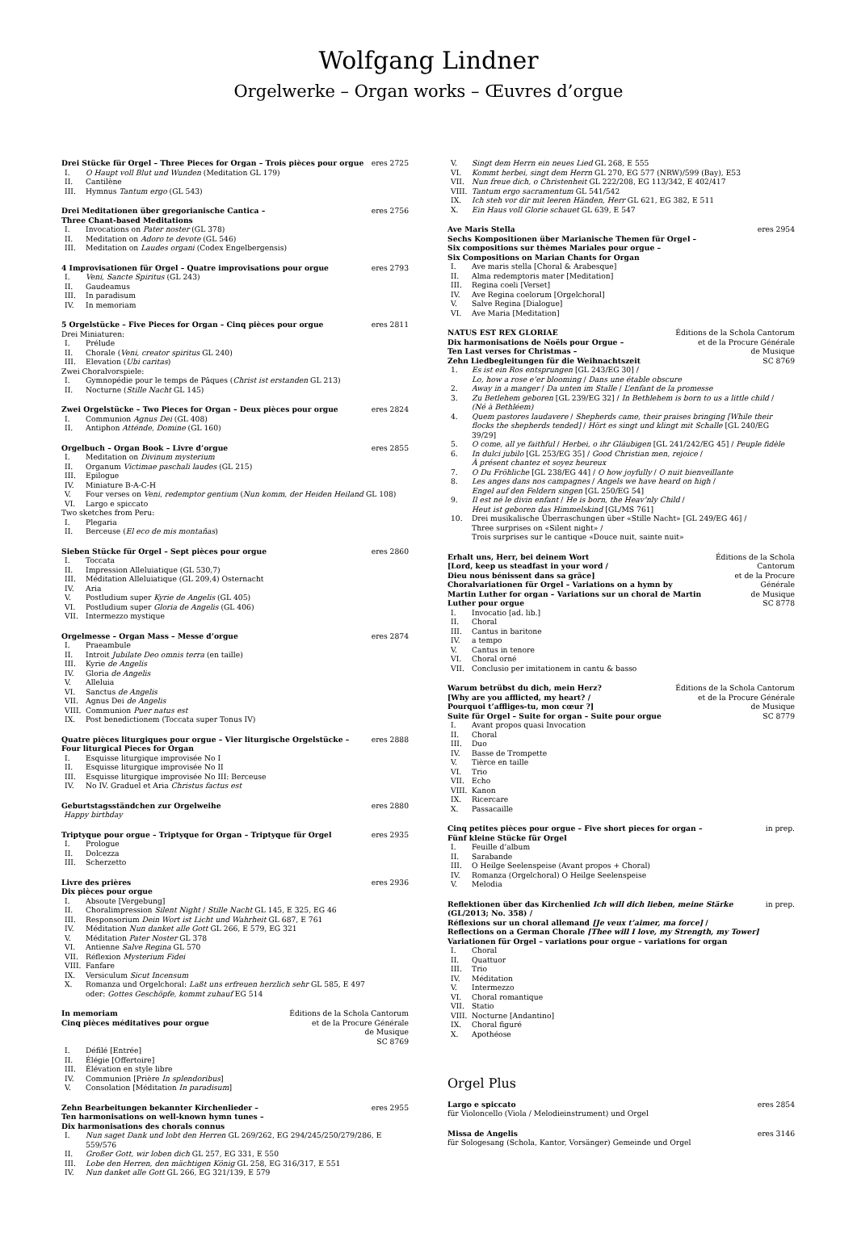Wolfgang Lindner
Orgelwerke – Organ works – Œuvres d’orgue
Drei Stücke für Orgel – Three Pieces for Organ – Trois pièces pour orgue eres 2725
I. O Haupt voll Blut und Wunden (Meditation GL 179)
II. Cantilène
III. Hymnus Tantum ergo (GL 543)
Drei Meditationen über gregorianische Cantica –
Three Chant-based Meditations eres 2756
I. Invocations on Pater noster (GL 378)
II. Meditation on Adoro te devote (GL 546)
III. Meditation on Laudes organi (Codex Engelbergensis)
4 Improvisationen für Orgel – Quatre improvisations pour orgue eres 2793
I. Veni, Sancte Spiritus (GL 243)
II. Gaudeamus
III. In paradisum
IV. In memoriam
5 Orgelstücke – Five Pieces for Organ – Cinq pièces pour orgue eres 2811
Drei Miniaturen:
I. Prélude
II. Chorale (Veni, creator spiritus GL 240)
III. Elevation (Ubi caritas)
Zwei Choralvorspiele:
I. Gymnopédie pour le temps de Pâques (Christ ist erstanden GL 213)
II. Nocturne (Stille Nacht GL 145)
Zwei Orgelstücke – Two Pieces for Organ – Deux pièces pour orgue eres 2824
I. Communion Agnus Dei (GL 408)
II. Antiphon Atténde, Domine (GL 160)
Orgelbuch – Organ Book – Livre d’orgue eres 2855
I. Meditation on Divinum mysterium
II. Organum Victimae paschali laudes (GL 215)
III. Epilogue
IV. Miniature B-A-C-H
V. Four verses on Veni, redemptor gentium (Nun komm, der Heiden Heiland GL 108)
VI. Largo e spiccato
Two sketches from Peru:
I. Plegaria
II. Berceuse (El eco de mis montañas)
Sieben Stücke für Orgel – Sept pièces pour orgue eres 2860
I. Toccata
II. Impression Alleluiatique (GL 530,7)
III. Méditation Alleluiatique (GL 209,4) Osternacht
IV. Aria
V. Postludium super Kyrie de Angelis (GL 405)
VI. Postludium super Gloria de Angelis (GL 406)
VII. Intermezzo mystique
Orgelmesse – Organ Mass – Messe d’orgue eres 2874
I. Praeambule
II. Introit Jubilate Deo omnis terra (en taille)
III. Kyrie de Angelis
IV. Gloria de Angelis
V. Alleluia
VI. Sanctus de Angelis
VII. Agnus Dei de Angelis
VIII. Communion Puer natus est
IX. Post benedictionem (Toccata super Tonus IV)
Quatre pièces liturgiques pour orgue – Vier liturgische Orgelstücke –
Four liturgical Pieces for Organ eres 2888
I. Esquisse liturgique improvisée No I
II. Esquisse liturgique improvisée No II
III. Esquisse liturgique improvisée No III: Berceuse
IV. No IV. Graduel et Aria Christus factus est
Geburtstagsständchen zur Orgelweihe eres 2880
Happy birthday
Triptyque pour orgue – Triptyque for Organ – Triptyque für Orgel eres 2935
I. Prologue
II. Dolcezza
III. Scherzetto
Livre des prières
Dix pièces pour orgue eres 2936
I. Absoute [Vergebung]
II. Choralimpression Silent Night / Stille Nacht GL 145, E 325, EG 46
III. Responsorium Dein Wort ist Licht und Wahrheit GL 687, E 761
IV. Méditation Nun danket alle Gott GL 266, E 579, EG 321
V. Méditation Pater Noster GL 378
VI. Antienne Salve Regina GL 570
VII. Réflexion Mysterium Fidei
VIII. Fanfare
IX. Versiculum Sicut Incensum
X. Romanza und Orgelchoral: Laßt uns erfreuen herzlich sehr GL 585, E 497
oder: Gottes Geschöpfe, kommt zuhauf EG 514
In memoriam
Cinq pièces méditatives pour orgue Éditions de la Schola Cantorum
et de la Procure Générale
de Musique
SC 8769
I. Défilé [Entrée]
II. Élégie [Offertoire]
III. Élévation en style libre
IV. Communion [Prière In splendoribus]
V. Consolation [Méditation In paradisum]
Zehn Bearbeitungen bekannter Kirchenlieder –
Ten harmonisations on well-known hymn tunes –
Dix harmonisations des chorals connus eres 2955
I. Nun saget Dank und lobt den Herren GL 269/262, EG 294/245/250/279/286, E 559/576
II. Großer Gott, wir loben dich GL 257, EG 331, E 550
III. Lobe den Herren, den mächtigen König GL 258, EG 316/317, E 551
IV. Nun danket alle Gott GL 266, EG 321/139, E 579
V. Singt dem Herrn ein neues Lied GL 268, E 555
VI. Kommt herbei, singt dem Herrn GL 270, EG 577 (NRW)/599 (Bay), E53
VII. Nun freue dich, o Christenheit GL 222/208, EG 113/342, E 402/417
VIII. Tantum ergo sacramentum GL 541/542
IX. Ich steh vor dir mit leeren Händen, Herr GL 621, EG 382, E 511
X. Ein Haus voll Glorie schauet GL 639, E 547
Ave Maris Stella
Sechs Kompositionen über Marianische Themen für Orgel –
Six compositions sur thèmes Mariales pour orgue –
Six Compositions on Marian Chants for Organ eres 2954
I. Ave maris stella [Choral & Arabesque]
II. Alma redemptoris mater [Meditation]
III. Regina coeli [Verset]
IV. Ave Regina coelorum [Orgelchoral]
V. Salve Regina [Dialogue]
VI. Ave Maria [Meditation]
NATUS EST REX GLORIAE
Dix harmonisations de Noëls pour Orgue –
Ten Last verses for Christmas –
Zehn Liedbegleitungen für die Weihnachtszeit Éditions de la Schola Cantorum
et de la Procure Générale
de Musique
SC 8769
1. Es ist ein Ros entsprungen [GL 243/EG 30] /
Lo, how a rose e’er blooming / Dans une étable obscure
2. Away in a manger / Da unten im Stalle / L’enfant de la promesse
3. Zu Betlehem geboren [GL 239/EG 32] / In Bethlehem is born to us a little child /
(Né à Bethléem)
4. Quem pastores laudavere / Shepherds came, their praises bringing [While their flocks the shepherds tended] / Hört es singt und klingt mit Schalle [GL 240/EG 39/29]
5. O come, all ye faithful / Herbei, o ihr Gläubigen [GL 241/242/EG 45] / Peuple fidèle
6. In dulci jubilo [GL 253/EG 35] / Good Christian men, rejoice /
À présent chantez et soyez heureux
7. O Du Fröhliche [GL 238/EG 44] / O how joyfully / O nuit bienveillante
8. Les anges dans nos campagnes / Angels we have heard on high /
Engel auf den Feldern singen [GL 250/EG 54]
9. Il est né le divin enfant / He is born, the Heav’nly Child /
Heut ist geboren das Himmelskind [GL/MS 761]
10. Drei musikalische Überraschungen über «Stille Nacht» [GL 249/EG 46] /
Three surprises on «Silent night» /
Trois surprises sur le cantique «Douce nuit, sainte nuit»
Erhalt uns, Herr, bei deinem Wort
[Lord, keep us steadfast in your word /
Dieu nous bénissent dans sa grâce]
Choralvariationen für Orgel – Variations on a hymn by
Martin Luther for organ – Variations sur un choral de Martin Luther pour orgue Éditions de la Schola Cantorum
et de la Procure Générale
de Musique
SC 8778
I. Invocatio [ad. lib.]
II. Choral
III. Cantus in baritone
IV. a tempo
V. Cantus in tenore
VI. Choral orné
VII. Conclusio per imitationem in cantu & basso
Warum betrübst du dich, mein Herz?
[Why are you afflicted, my heart? /
Pourquoi t’affliges-tu, mon cœur ?]
Suite für Orgel – Suite for organ – Suite pour orgue Éditions de la Schola Cantorum
et de la Procure Générale
de Musique
SC 8779
I. Avant propos quasi Invocation
II. Choral
III. Duo
IV. Basse de Trompette
V. Tièrce en taille
VI. Trio
VII. Echo
VIII. Kanon
IX. Ricercare
X. Passacaille
Cinq petites pièces pour orgue – Five short pieces for organ –
Fünf kleine Stücke für Orgel in prep.
I. Feuille d’album
II. Sarabande
III. O Heilge Seelenspeise (Avant propos + Choral)
IV. Romanza (Orgelchoral) O Heilge Seelenspeise
V. Melodia
Reflektionen über das Kirchenlied Ich will dich lieben, meine Stärke
(GL/2013; No. 358) /
Réflexions sur un choral allemand [Je veux t’aimer, ma force] /
Reflections on a German Chorale [Thee will I love, my Strength, my Tower]
Variationen für Orgel – variations pour orgue – variations for organ in prep.
I. Choral
II. Quattuor
III. Trio
IV. Méditation
V. Intermezzo
VI. Choral romantique
VII. Statio
VIII. Nocturne [Andantino]
IX. Choral figuré
X. Apothéose
Orgel Plus
Largo e spiccato eres 2854
für Violoncello (Viola / Melodieinstrument) und Orgel
Missa de Angelis eres 3146
für Sologesang (Schola, Kantor, Vorsänger) Gemeinde und Orgel